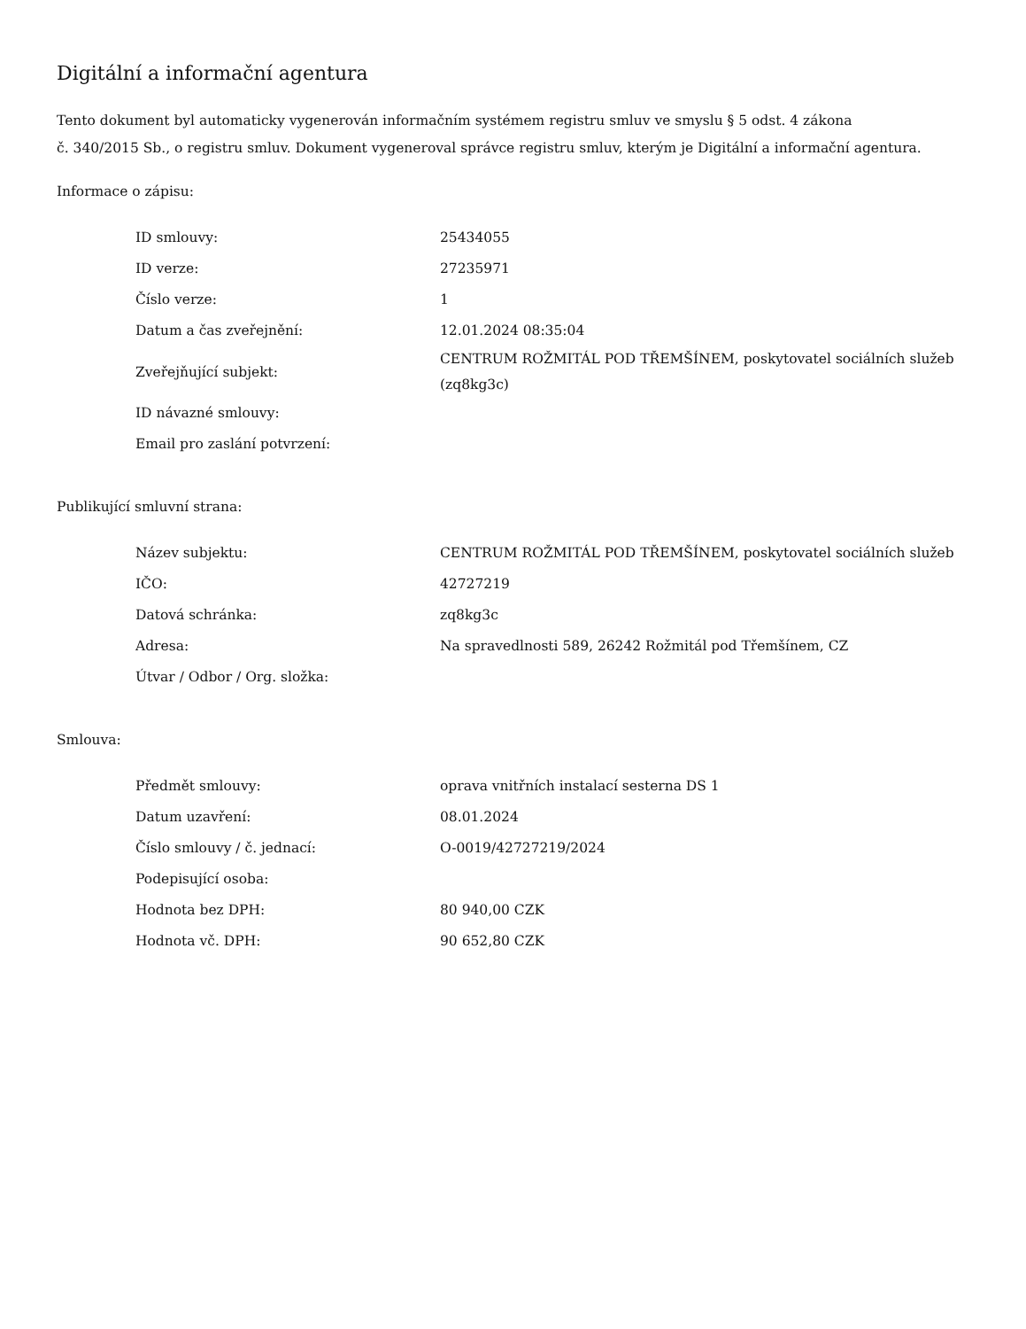Digitální a informační agentura
Tento dokument byl automaticky vygenerován informačním systémem registru smluv ve smyslu § 5 odst. 4 zákona
č. 340/2015 Sb., o registru smluv. Dokument vygeneroval správce registru smluv, kterým je Digitální a informační agentura.
Informace o zápisu:
| ID smlouvy: | 25434055 |
| ID verze: | 27235971 |
| Číslo verze: | 1 |
| Datum a čas zveřejnění: | 12.01.2024 08:35:04 |
| Zveřejňující subjekt: | CENTRUM ROŽMITÁL POD TŘEMŠÍNEM, poskytovatel sociálních služeb (zq8kg3c) |
| ID návazné smlouvy: | |
| Email pro zaslání potvrzení: | |
Publikující smluvní strana:
| Název subjektu: | CENTRUM ROŽMITÁL POD TŘEMŠÍNEM, poskytovatel sociálních služeb |
| IČO: | 42727219 |
| Datová schránka: | zq8kg3c |
| Adresa: | Na spravedlnosti 589, 26242 Rožmitál pod Třemšínem, CZ |
| Útvar / Odbor / Org. složka: | |
Smlouva:
| Předmět smlouvy: | oprava vnitřních instalací sesterna DS 1 |
| Datum uzavření: | 08.01.2024 |
| Číslo smlouvy / č. jednací: | O-0019/42727219/2024 |
| Podepisující osoba: | |
| Hodnota bez DPH: | 80 940,00 CZK |
| Hodnota vč. DPH: | 90 652,80 CZK |